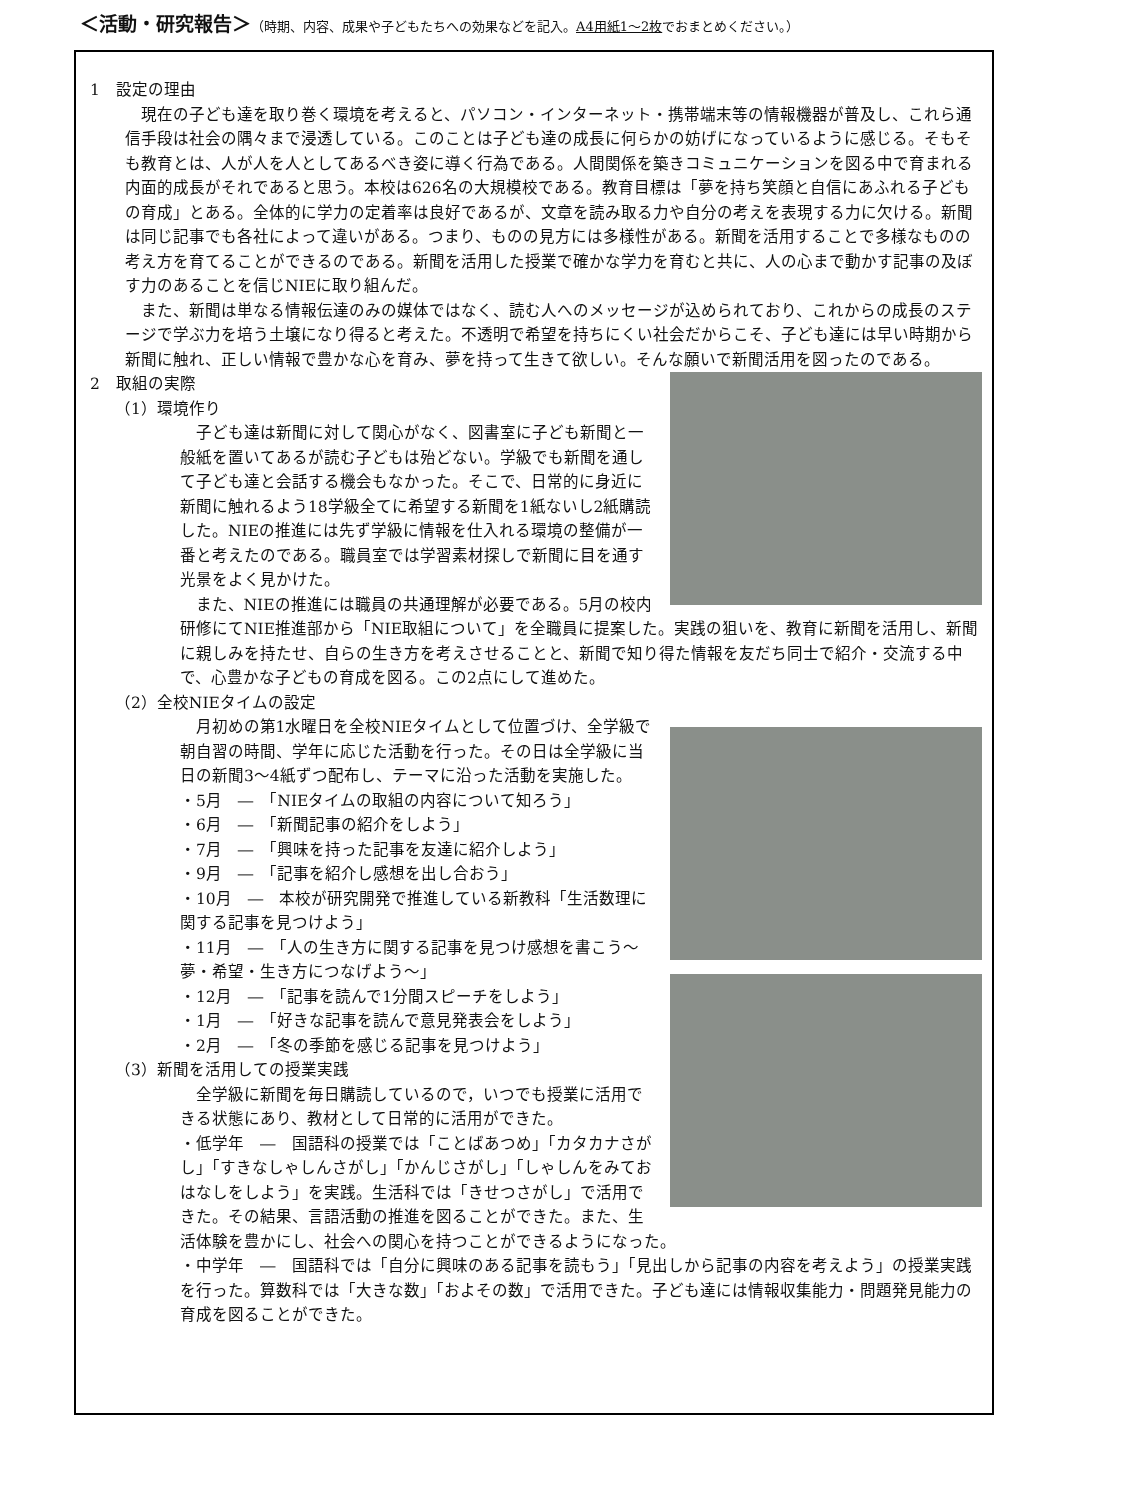＜活動・研究報告＞（時期、内容、成果や子どもたちへの効果などを記入。A4用紙1～2枚でおまとめください。）
1　設定の理由
現在の子ども達を取り巻く環境を考えると、パソコン・インターネット・携帯端末等の情報機器が普及し、これら通信手段は社会の隅々まで浸透している。このことは子ども達の成長に何らかの妨げになっているように感じる。そもそも教育とは、人が人を人としてあるべき姿に導く行為である。人間関係を築きコミュニケーションを図る中で育まれる内面的成長がそれであると思う。本校は626名の大規模校である。教育目標は「夢を持ち笑顔と自信にあふれる子どもの育成」とある。全体的に学力の定着率は良好であるが、文章を読み取る力や自分の考えを表現する力に欠ける。新聞は同じ記事でも各社によって違いがある。つまり、ものの見方には多様性がある。新聞を活用することで多様なものの考え方を育てることができるのである。新聞を活用した授業で確かな学力を育むと共に、人の心まで動かす記事の及ぼす力のあることを信じNIEに取り組んだ。
また、新聞は単なる情報伝達のみの媒体ではなく、読む人へのメッセージが込められており、これからの成長のステージで学ぶ力を培う土壌になり得ると考えた。不透明で希望を持ちにくい社会だからこそ、子ども達には早い時期から新聞に触れ、正しい情報で豊かな心を育み、夢を持って生きて欲しい。そんな願いで新聞活用を図ったのである。
2　取組の実際
（1）環境作り
子ども達は新聞に対して関心がなく、図書室に子ども新聞と一般紙を置いてあるが読む子どもは殆どない。学級でも新聞を通して子ども達と会話する機会もなかった。そこで、日常的に身近に新聞に触れるよう18学級全てに希望する新聞を1紙ないし2紙購読した。NIEの推進には先ず学級に情報を仕入れる環境の整備が一番と考えたのである。職員室では学習素材探しで新聞に目を通す光景をよく見かけた。
また、NIEの推進には職員の共通理解が必要である。5月の校内研修にてNIE推進部から「NIE取組について」を全職員に提案した。実践の狙いを、教育に新聞を活用し、新聞に親しみを持たせ、自らの生き方を考えさせることと、新聞で知り得た情報を友だち同士で紹介・交流する中で、心豊かな子どもの育成を図る。この2点にして進めた。
（2）全校NIEタイムの設定
月初めの第1水曜日を全校NIEタイムとして位置づけ、全学級で朝自習の時間、学年に応じた活動を行った。その日は全学級に当日の新聞3～4紙ずつ配布し、テーマに沿った活動を実施した。
・5月　―　「NIEタイムの取組の内容について知ろう」
・6月　―　「新聞記事の紹介をしよう」
・7月　―　「興味を持った記事を友達に紹介しよう」
・9月　―　「記事を紹介し感想を出し合おう」
・10月　―　本校が研究開発で推進している新教科「生活数理に関する記事を見つけよう」
・11月　―　「人の生き方に関する記事を見つけ感想を書こう～夢・希望・生き方につなげよう～」
・12月　―　「記事を読んで1分間スピーチをしよう」
・1月　―　「好きな記事を読んで意見発表会をしよう」
・2月　―　「冬の季節を感じる記事を見つけよう」
（3）新聞を活用しての授業実践
全学級に新聞を毎日購読しているので，いつでも授業に活用できる状態にあり、教材として日常的に活用ができた。
・低学年　―　国語科の授業では「ことばあつめ」「カタカナさがし」「すきなしゃしんさがし」「かんじさがし」「しゃしんをみておはなしをしよう」を実践。生活科では「きせつさがし」で活用できた。その結果、言語活動の推進を図ることができた。また、生活体験を豊かにし、社会への関心を持つことができるようになった。
・中学年　―　国語科では「自分に興味のある記事を読もう」「見出しから記事の内容を考えよう」の授業実践を行った。算数科では「大きな数」「およその数」で活用できた。子ども達には情報収集能力・問題発見能力の育成を図ることができた。